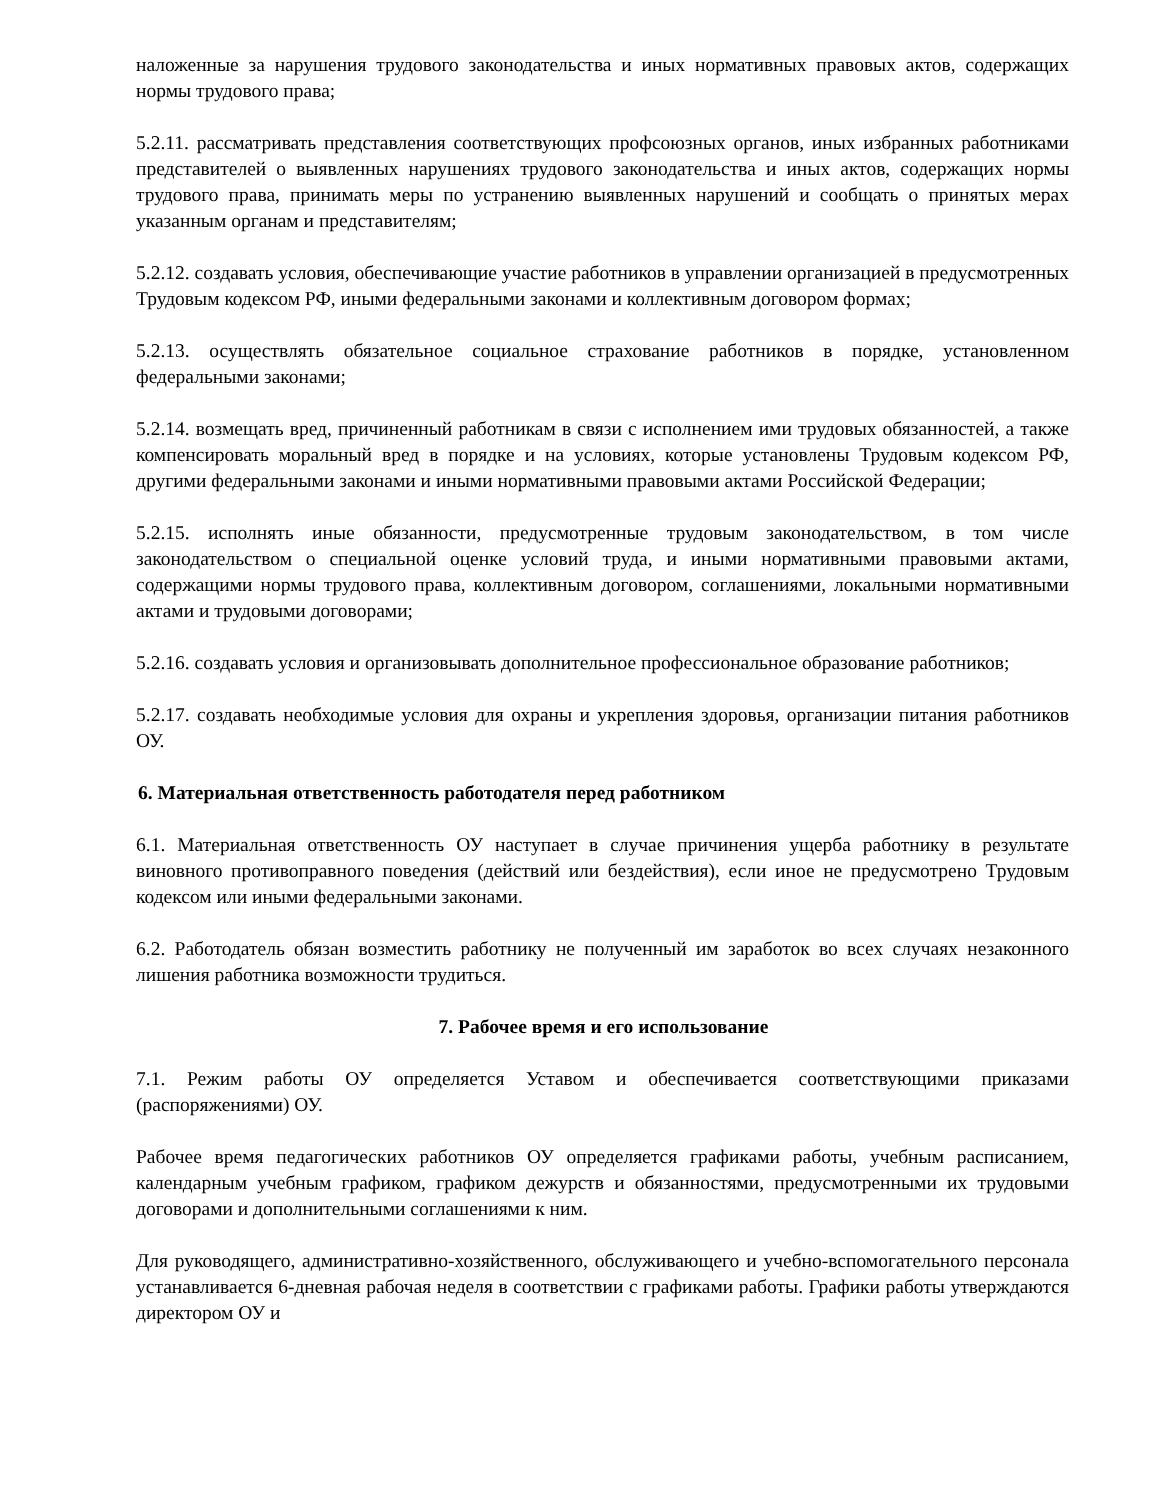наложенные за нарушения трудового законодательства и иных нормативных правовых актов, содержащих нормы трудового права;
5.2.11. рассматривать представления соответствующих профсоюзных органов, иных избранных работниками представителей о выявленных нарушениях трудового законодательства и иных актов, содержащих нормы трудового права, принимать меры по устранению выявленных нарушений и сообщать о принятых мерах указанным органам и представителям;
5.2.12. создавать условия, обеспечивающие участие работников в управлении организацией в предусмотренных Трудовым кодексом РФ, иными федеральными законами и коллективным договором формах;
5.2.13. осуществлять обязательное социальное страхование работников в порядке, установленном федеральными законами;
5.2.14. возмещать вред, причиненный работникам в связи с исполнением ими трудовых обязанностей, а также компенсировать моральный вред в порядке и на условиях, которые установлены Трудовым кодексом РФ, другими федеральными законами и иными нормативными правовыми актами Российской Федерации;
5.2.15. исполнять иные обязанности, предусмотренные трудовым законодательством, в том числе законодательством о специальной оценке условий труда, и иными нормативными правовыми актами, содержащими нормы трудового права, коллективным договором, соглашениями, локальными нормативными актами и трудовыми договорами;
5.2.16. создавать условия и организовывать дополнительное профессиональное образование работников;
5.2.17. создавать необходимые условия для охраны и укрепления здоровья, организации питания работников ОУ.
6. Материальная ответственность работодателя перед работником
6.1. Материальная ответственность ОУ наступает в случае причинения ущерба работнику в результате виновного противоправного поведения (действий или бездействия), если иное не предусмотрено Трудовым кодексом или иными федеральными законами.
6.2. Работодатель обязан возместить работнику не полученный им заработок во всех случаях незаконного лишения работника возможности трудиться.
7. Рабочее время и его использование
7.1. Режим работы ОУ определяется Уставом и обеспечивается соответствующими приказами (распоряжениями) ОУ.
Рабочее время педагогических работников ОУ определяется графиками работы, учебным расписанием, календарным учебным графиком, графиком дежурств и обязанностями, предусмотренными их трудовыми договорами и дополнительными соглашениями к ним.
Для руководящего, административно-хозяйственного, обслуживающего и учебно-вспомогательного персонала устанавливается 6-дневная рабочая неделя в соответствии с графиками работы. Графики работы утверждаются директором ОУ и